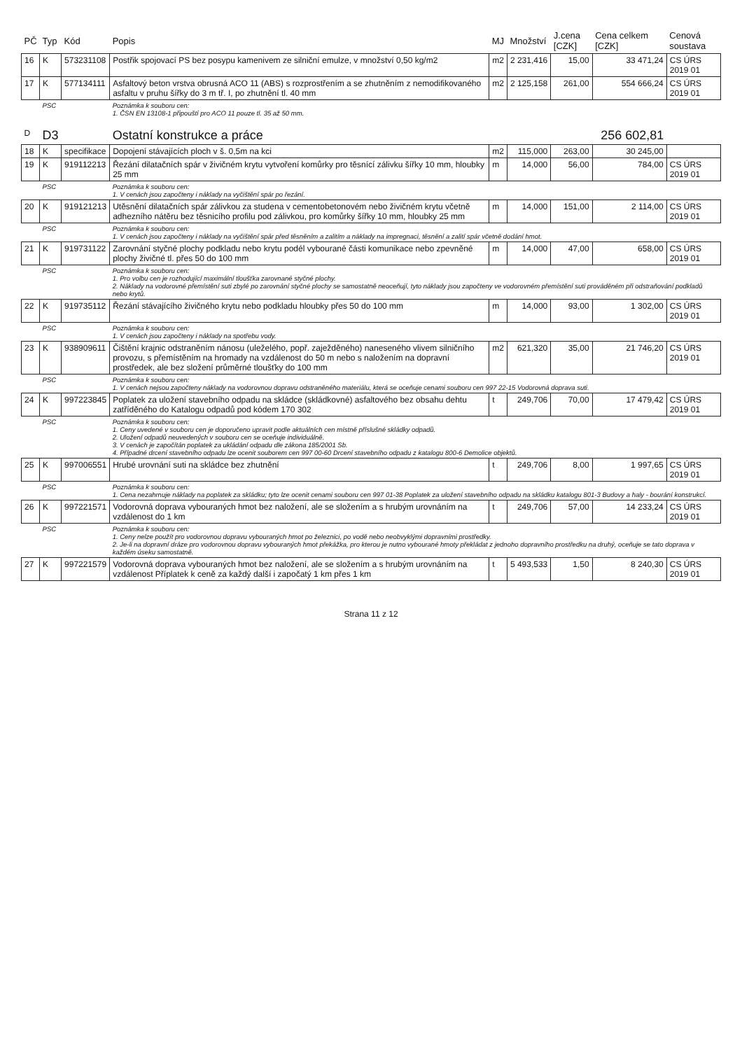| PČ | Typ | Kód | Popis | MJ | Množství | J.cena [CZK] | Cena celkem [CZK] | Cenová soustava |
| --- | --- | --- | --- | --- | --- | --- | --- | --- |
| 16 | K | 573231108 | Postřik spojovací PS bez posypu kamenivem ze silniční emulze, v množství 0,50 kg/m2 | m2 | 2 231,416 | 15,00 | 33 471,24 | CS ÚRS 2019 01 |
| 17 | K | 577134111 | Asfaltový beton vrstva obrusná ACO 11 (ABS) s rozprostřením a se zhutněním z nemodifikovaného asfaltu v pruhu šířky do 3 m tř. I, po zhutnění tl. 40 mm | m2 | 2 125,158 | 261,00 | 554 666,24 | CS ÚRS 2019 01 |
| | PSC | | Poznámka k souboru cen: 1. ČSN EN 13108-1 připouští pro ACO 11 pouze tl. 35 až 50 mm. | | | | | |
| D | D3 | | Ostatní konstrukce a práce | | | | 256 602,81 | |
| 18 | K | specifikace | Dopojení stávajících ploch v š. 0,5m na kci | m2 | 115,000 | 263,00 | 30 245,00 | |
| 19 | K | 919112213 | Řezání dilatačních spár v živičném krytu vytvoření komůrky pro těsnící zálivku šířky 10 mm, hloubky 25 mm | m | 14,000 | 56,00 | 784,00 | CS ÚRS 2019 01 |
| | PSC | | Poznámka k souboru cen: 1. V cenách jsou započteny i náklady na vyčištění spár po řezání. | | | | | |
| 20 | K | 919121213 | Utěsnění dilatačních spár zálivkou za studena v cementobetonovém nebo živičném krytu včetně adhezního nátěru bez těsnicího profilu pod zálivkou, pro komůrky šířky 10 mm, hloubky 25 mm | m | 14,000 | 151,00 | 2 114,00 | CS ÚRS 2019 01 |
| | PSC | | Poznámka k souboru cen: 1. V cenách jsou započteny i náklady na vyčištění spár před těsněním a zalitím a náklady na impregnaci, těsnění a zalití spár včetně dodání hmot. | | | | | |
| 21 | K | 919731122 | Zarovnání styčné plochy podkladu nebo krytu podél vybourané části komunikace nebo zpevněné plochy živičné tl. přes 50 do 100 mm | m | 14,000 | 47,00 | 658,00 | CS ÚRS 2019 01 |
| | PSC | | Poznámka k souboru cen: 1. Pro volbu cen je rozhodující maximální tloušťka zarovnané styčné plochy. 2. Náklady na vodorovné přemístění suti zbylé po zarovnání styčné plochy se samostatně neoceňují, tyto náklady jsou započteny ve vodorovném přemístění suti prováděném při odstraňování podkladů nebo krytů. | | | | | |
| 22 | K | 919735112 | Řezání stávajícího živičného krytu nebo podkladu hloubky přes 50 do 100 mm | m | 14,000 | 93,00 | 1 302,00 | CS ÚRS 2019 01 |
| | PSC | | Poznámka k souboru cen: 1. V cenách jsou započteny i náklady na spotřebu vody. | | | | | |
| 23 | K | 938909611 | Čištění krajnic odstraněním nánosu (uleželého, popř. zaježděného) naneseného vlivem silničního provozu, s přemístěním na hromady na vzdálenost do 50 m nebo s naložením na dopravní prostředek, ale bez složení průměrné tloušťky do 100 mm | m2 | 621,320 | 35,00 | 21 746,20 | CS ÚRS 2019 01 |
| | PSC | | Poznámka k souboru cen: 1. V cenách nejsou započteny náklady na vodorovnou dopravu odstraněného materiálu, která se oceňuje cenami souboru cen 997 22-15 Vodorovná doprava suti. | | | | | |
| 24 | K | 997223845 | Poplatek za uložení stavebního odpadu na skládce (skládkovné) asfaltového bez obsahu dehtu zatříděného do Katalogu odpadů pod kódem 170 302 | t | 249,706 | 70,00 | 17 479,42 | CS ÚRS 2019 01 |
| | PSC | | Poznámka k souboru cen: 1. Ceny uvedené v souboru cen je doporučeno upravit podle aktuálních cen místně příslušné skládky odpadů. 2. Uložení odpadů neuvedených v souboru cen se oceňuje individuálně. 3. V cenách je započítán poplatek za ukládání odpadu dle zákona 185/2001 Sb. 4. Případné drcení stavebního odpadu lze ocenit souborem cen 997 00-60 Drcení stavebního odpadu z katalogu 800-6 Demolice objektů. | | | | | |
| 25 | K | 997006551 | Hrubé urovnání suti na skládce bez zhutnění | t | 249,706 | 8,00 | 1 997,65 | CS ÚRS 2019 01 |
| | PSC | | Poznámka k souboru cen: 1. Cena nezahrnuje náklady na poplatek za skládku; tyto lze ocenit cenami souboru cen 997 01-38 Poplatek za uložení stavebního odpadu na skládku katalogu 801-3 Budovy a haly - bourání konstrukcí. | | | | | |
| 26 | K | 997221571 | Vodorovná doprava vybouraných hmot bez naložení, ale se složením a s hrubým urovnáním na vzdálenost do 1 km | t | 249,706 | 57,00 | 14 233,24 | CS ÚRS 2019 01 |
| | PSC | | Poznámka k souboru cen: 1. Ceny nelze použít pro vodorovnou dopravu vybouraných hmot po železnici, po vodě nebo neobvyklými dopravními prostředky. 2. Je-li na dopravní dráze pro vodorovnou dopravu vybouraných hmot překážka, pro kterou je nutno vybourané hmoty překládat z jednoho dopravního prostředku na druhý, oceňuje se tato doprava v každém úseku samostatně. | | | | | |
| 27 | K | 997221579 | Vodorovná doprava vybouraných hmot bez naložení, ale se složením a s hrubým urovnáním na vzdálenost Příplatek k ceně za každý další i započatý 1 km přes 1 km | t | 5 493,533 | 1,50 | 8 240,30 | CS ÚRS 2019 01 |
Strana 11 z 12